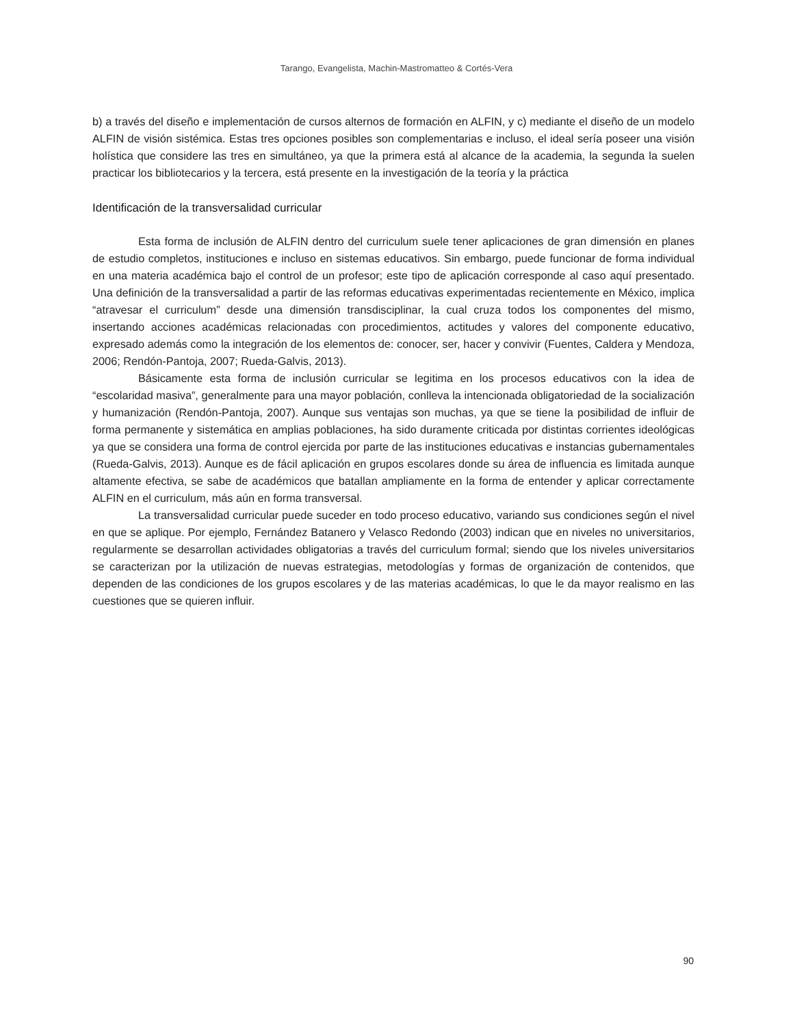Tarango, Evangelista, Machin-Mastromatteo & Cortés-Vera
b) a través del diseño e implementación de cursos alternos de formación en ALFIN, y c) mediante el diseño de un modelo ALFIN de visión sistémica. Estas tres opciones posibles son complementarias e incluso, el ideal sería poseer una visión holística que considere las tres en simultáneo, ya que la primera está al alcance de la academia, la segunda la suelen practicar los bibliotecarios y la tercera, está presente en la investigación de la teoría y la práctica
Identificación de la transversalidad curricular
Esta forma de inclusión de ALFIN dentro del curriculum suele tener aplicaciones de gran dimensión en planes de estudio completos, instituciones e incluso en sistemas educativos. Sin embargo, puede funcionar de forma individual en una materia académica bajo el control de un profesor; este tipo de aplicación corresponde al caso aquí presentado. Una definición de la transversalidad a partir de las reformas educativas experimentadas recientemente en México, implica “atravesar el curriculum” desde una dimensión transdisciplinar, la cual cruza todos los componentes del mismo, insertando acciones académicas relacionadas con procedimientos, actitudes y valores del componente educativo, expresado además como la integración de los elementos de: conocer, ser, hacer y convivir (Fuentes, Caldera y Mendoza, 2006; Rendón-Pantoja, 2007; Rueda-Galvis, 2013).
Básicamente esta forma de inclusión curricular se legitima en los procesos educativos con la idea de “escolaridad masiva”, generalmente para una mayor población, conlleva la intencionada obligatoriedad de la socialización y humanización (Rendón-Pantoja, 2007). Aunque sus ventajas son muchas, ya que se tiene la posibilidad de influir de forma permanente y sistemática en amplias poblaciones, ha sido duramente criticada por distintas corrientes ideológicas ya que se considera una forma de control ejercida por parte de las instituciones educativas e instancias gubernamentales (Rueda-Galvis, 2013). Aunque es de fácil aplicación en grupos escolares donde su área de influencia es limitada aunque altamente efectiva, se sabe de académicos que batallan ampliamente en la forma de entender y aplicar correctamente ALFIN en el curriculum, más aún en forma transversal.
La transversalidad curricular puede suceder en todo proceso educativo, variando sus condiciones según el nivel en que se aplique. Por ejemplo, Fernández Batanero y Velasco Redondo (2003) indican que en niveles no universitarios, regularmente se desarrollan actividades obligatorias a través del curriculum formal; siendo que los niveles universitarios se caracterizan por la utilización de nuevas estrategias, metodologías y formas de organización de contenidos, que dependen de las condiciones de los grupos escolares y de las materias académicas, lo que le da mayor realismo en las cuestiones que se quieren influir.
90